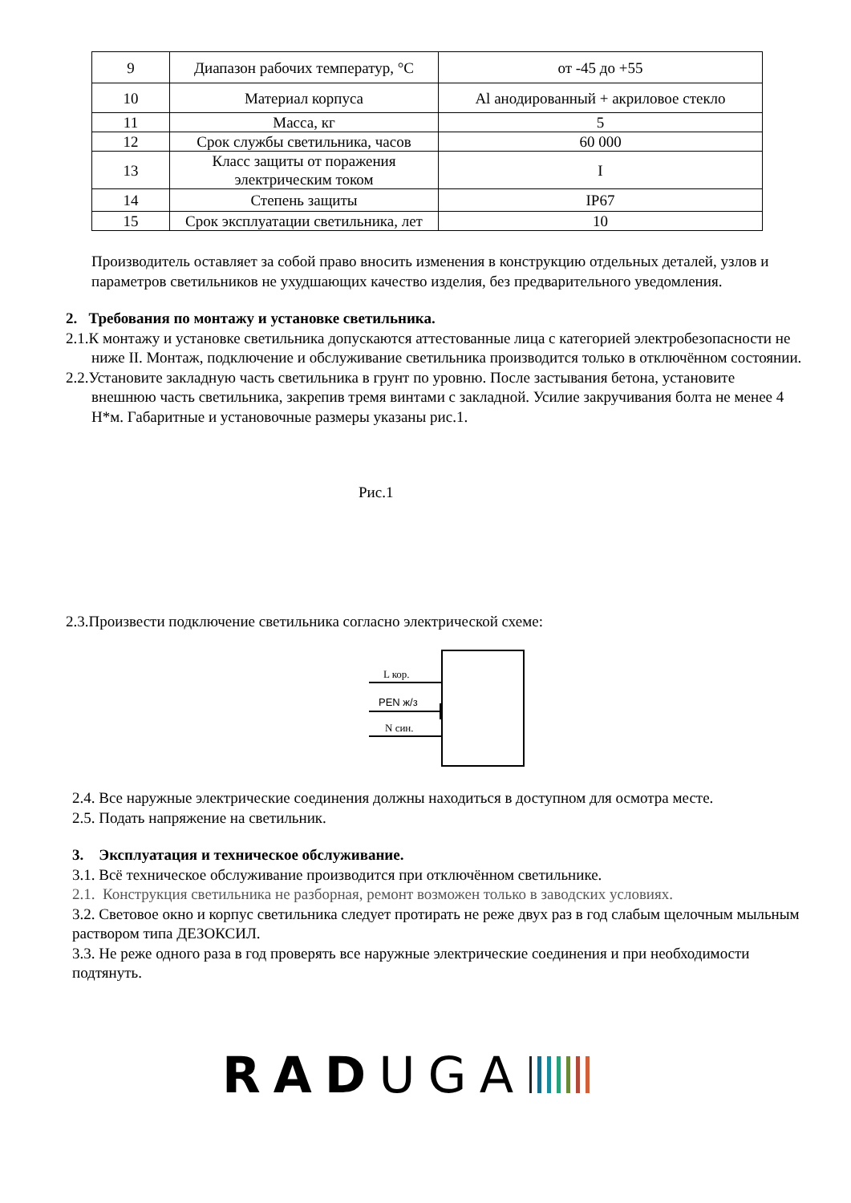| 9 | Диапазон рабочих температур, °С | от -45 до +55 |
| 10 | Материал корпуса | Al анодированный + акриловое стекло |
| 11 | Масса, кг | 5 |
| 12 | Срок службы светильника, часов | 60 000 |
| 13 | Класс защиты от поражения электрическим током | I |
| 14 | Степень защиты | IP67 |
| 15 | Срок эксплуатации светильника, лет | 10 |
Производитель оставляет за собой право вносить изменения в конструкцию отдельных деталей, узлов и параметров светильников не ухудшающих качество изделия, без предварительного уведомления.
2. Требования по монтажу и установке светильника.
2.1.К монтажу и установке светильника допускаются аттестованные лица с категорией электробезопасности не ниже II. Монтаж, подключение и обслуживание светильника производится только в отключённом состоянии.
2.2.Установите закладную часть светильника в грунт по уровню. После застывания бетона, установите внешнюю часть светильника, закрепив тремя винтами с закладной. Усилие закручивания болта не менее 4 Н*м. Габаритные и установочные размеры указаны рис.1.
Рис.1
2.3.Произвести подключение светильника согласно электрической схеме:
L кор.
PEN ж/з
N син.
2.4. Все наружные электрические соединения должны находиться в доступном для осмотра месте.
2.5. Подать напряжение на светильник.
3. Эксплуатация и техническое обслуживание.
3.1. Всё техническое обслуживание производится при отключённом светильнике.
2.1. Конструкция светильника не разборная, ремонт возможен только в заводских условиях.
3.2. Световое окно и корпус светильника следует протирать не реже двух раз в год слабым щелочным мыльным раствором типа ДЕЗОКСИЛ.
3.3. Не реже одного раза в год проверять все наружные электрические соединения и при необходимости подтянуть.
RAD UGA